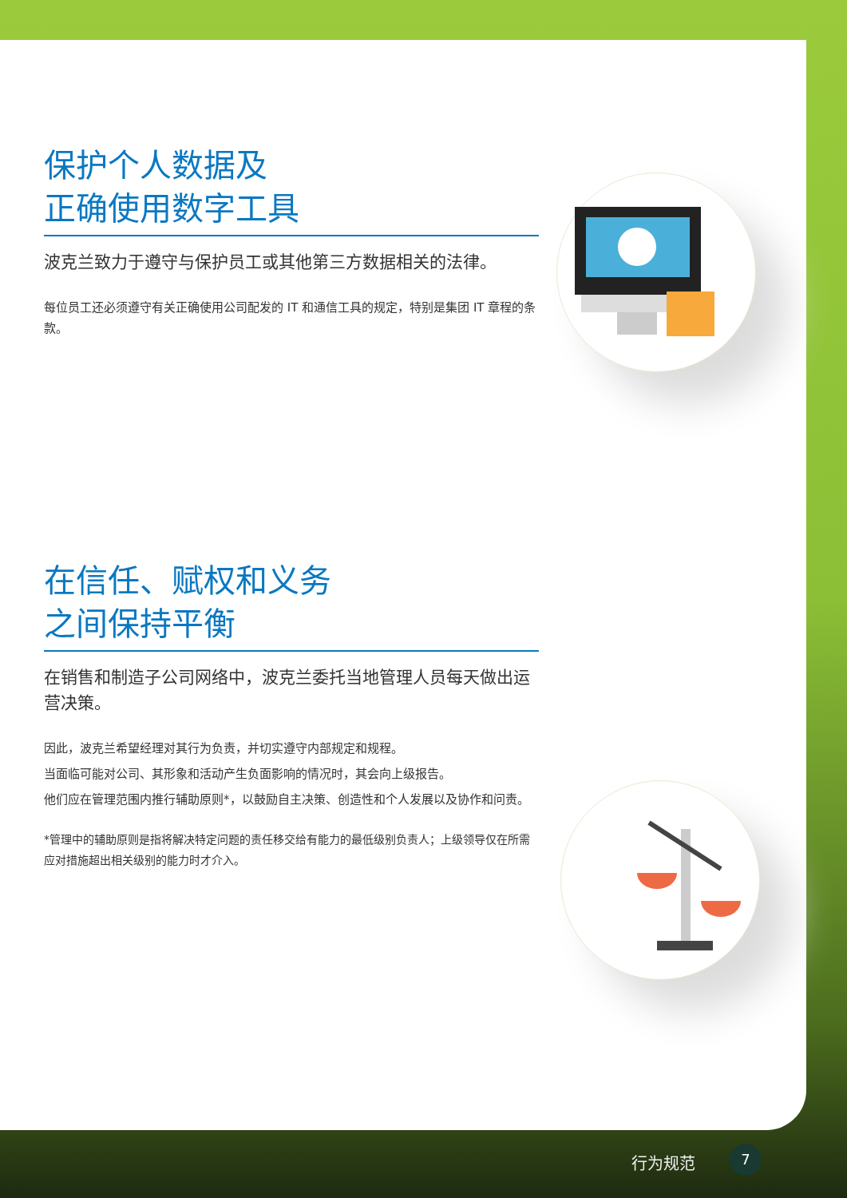保护个人数据及
正确使用数字工具
波克兰致力于遵守与保护员工或其他第三方数据相关的法律。
每位员工还必须遵守有关正确使用公司配发的 IT 和通信工具的规定，特别是集团 IT 章程的条款。
在信任、赋权和义务
之间保持平衡
在销售和制造子公司网络中，波克兰委托当地管理人员每天做出运营决策。
因此，波克兰希望经理对其行为负责，并切实遵守内部规定和规程。
当面临可能对公司、其形象和活动产生负面影响的情况时，其会向上级报告。
他们应在管理范围内推行辅助原则*，以鼓励自主决策、创造性和个人发展以及协作和问责。
*管理中的辅助原则是指将解决特定问题的责任移交给有能力的最低级别负责人；上级领导仅在所需应对措施超出相关级别的能力时才介入。
行为规范 7